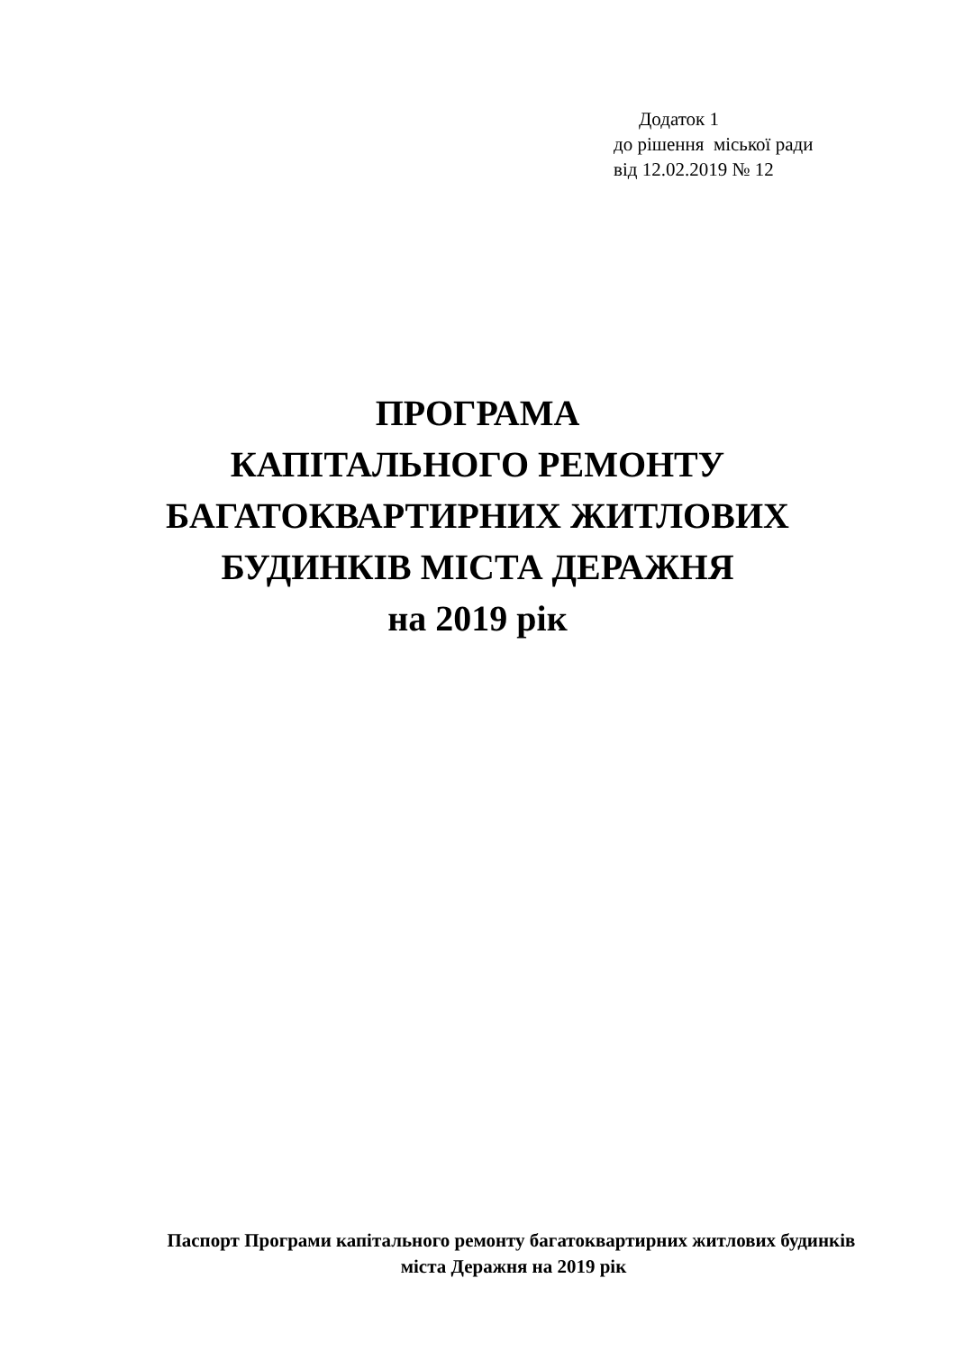Додаток 1
до рішення міської ради
від 12.02.2019 № 12
ПРОГРАМА
КАПІТАЛЬНОГО РЕМОНТУ
БАГАТОКВАРТИРНИХ ЖИТЛОВИХ
БУДИНКІВ МІСТА ДЕРАЖНЯ
на 2019 рік
Паспорт Програми капітального ремонту багатоквартирних житлових будинків міста Деражня на 2019 рік